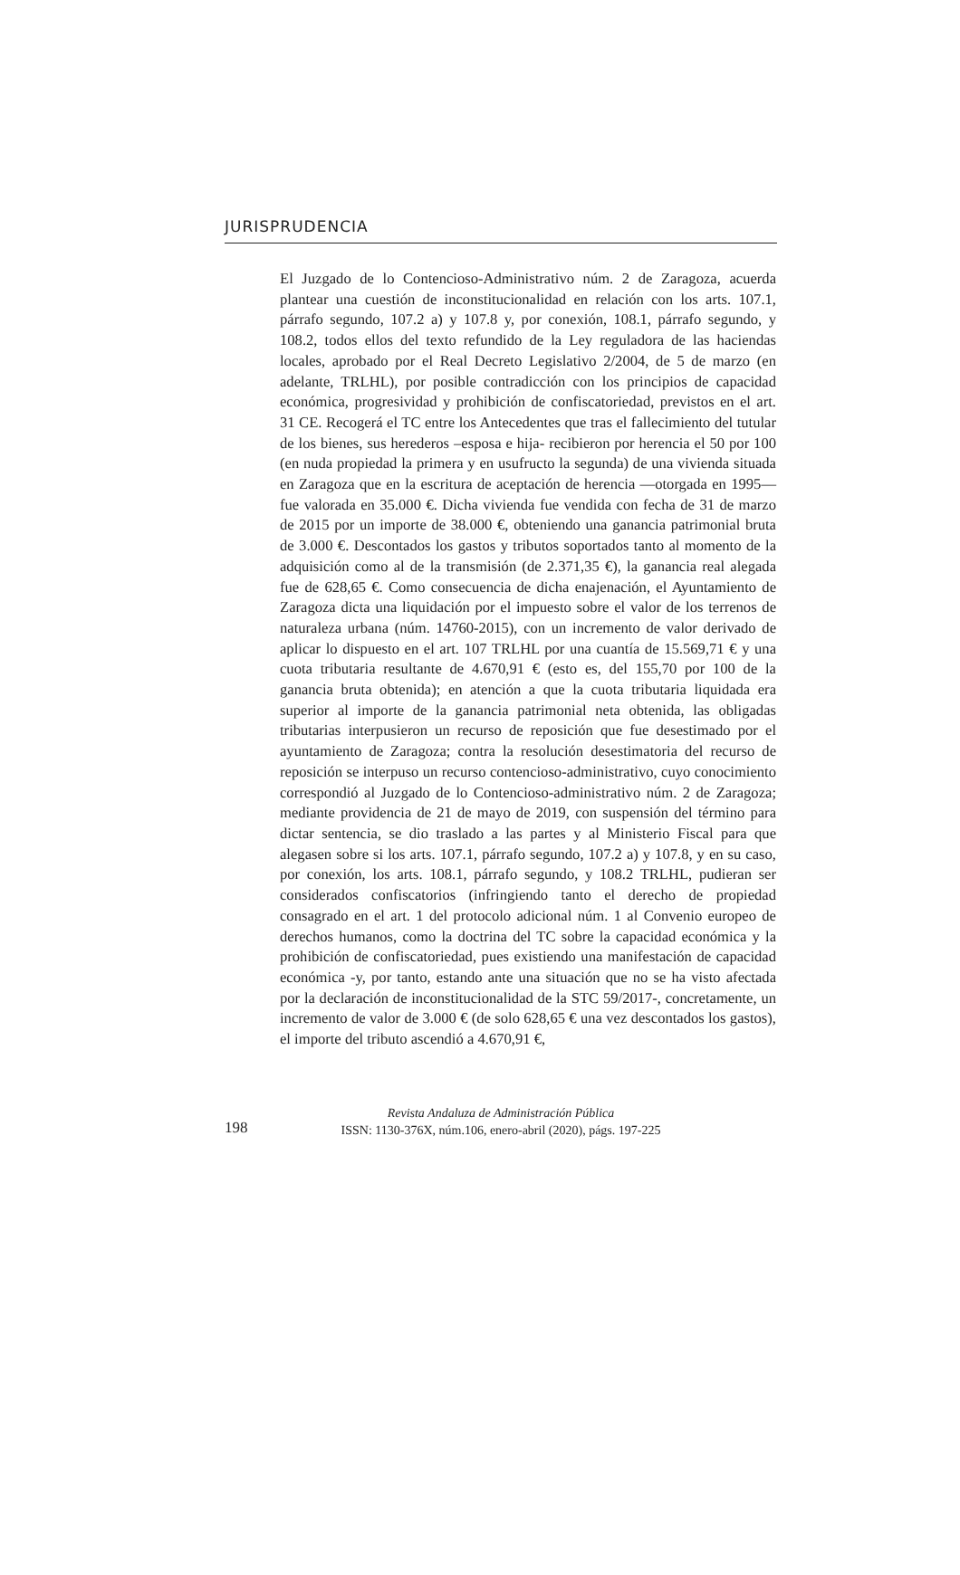JURISPRUDENCIA
El Juzgado de lo Contencioso-Administrativo núm. 2 de Zaragoza, acuerda plantear una cuestión de inconstitucionalidad en relación con los arts. 107.1, párrafo segundo, 107.2 a) y 107.8 y, por conexión, 108.1, párrafo segundo, y 108.2, todos ellos del texto refundido de la Ley reguladora de las haciendas locales, aprobado por el Real Decreto Legislativo 2/2004, de 5 de marzo (en adelante, TRLHL), por posible contradicción con los principios de capacidad económica, progresividad y prohibición de confiscatoriedad, previstos en el art. 31 CE. Recogerá el TC entre los Antecedentes que tras el fallecimiento del tutular de los bienes, sus herederos –esposa e hija- recibieron por herencia el 50 por 100 (en nuda propiedad la primera y en usufructo la segunda) de una vivienda situada en Zaragoza que en la escritura de aceptación de herencia —otorgada en 1995— fue valorada en 35.000 €. Dicha vivienda fue vendida con fecha de 31 de marzo de 2015 por un importe de 38.000 €, obteniendo una ganancia patrimonial bruta de 3.000 €. Descontados los gastos y tributos soportados tanto al momento de la adquisición como al de la transmisión (de 2.371,35 €), la ganancia real alegada fue de 628,65 €. Como consecuencia de dicha enajenación, el Ayuntamiento de Zaragoza dicta una liquidación por el impuesto sobre el valor de los terrenos de naturaleza urbana (núm. 14760-2015), con un incremento de valor derivado de aplicar lo dispuesto en el art. 107 TRLHL por una cuantía de 15.569,71 € y una cuota tributaria resultante de 4.670,91 € (esto es, del 155,70 por 100 de la ganancia bruta obtenida); en atención a que la cuota tributaria liquidada era superior al importe de la ganancia patrimonial neta obtenida, las obligadas tributarias interpusieron un recurso de reposición que fue desestimado por el ayuntamiento de Zaragoza; contra la resolución desestimatoria del recurso de reposición se interpuso un recurso contencioso-administrativo, cuyo conocimiento correspondió al Juzgado de lo Contencioso-administrativo núm. 2 de Zaragoza; mediante providencia de 21 de mayo de 2019, con suspensión del término para dictar sentencia, se dio traslado a las partes y al Ministerio Fiscal para que alegasen sobre si los arts. 107.1, párrafo segundo, 107.2 a) y 107.8, y en su caso, por conexión, los arts. 108.1, párrafo segundo, y 108.2 TRLHL, pudieran ser considerados confiscatorios (infringiendo tanto el derecho de propiedad consagrado en el art. 1 del protocolo adicional núm. 1 al Convenio europeo de derechos humanos, como la doctrina del TC sobre la capacidad económica y la prohibición de confiscatoriedad, pues existiendo una manifestación de capacidad económica -y, por tanto, estando ante una situación que no se ha visto afectada por la declaración de inconstitucionalidad de la STC 59/2017-, concretamente, un incremento de valor de 3.000 € (de solo 628,65 € una vez descontados los gastos), el importe del tributo ascendió a 4.670,91 €,
198
Revista Andaluza de Administración Pública
ISSN: 1130-376X, núm.106, enero-abril (2020), págs. 197-225